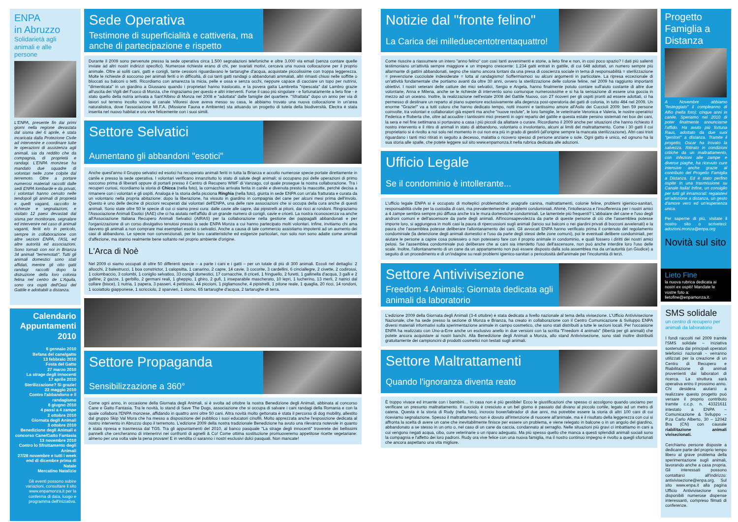ENPA
in Abruzzo
Solidarietà agli animali e alle persone
L'ENPA, presente fin dai primi giorni nella regione devastata dal sisma del 6 aprile, è stata incaricata dalla Protezione Civile ad intervenire e coordinare tutte le operazioni di assistenza agli animali, sia da reddito che da compagnia, di proprietà e randagi. L'ENPA monzese ha mandato due squadre di volontari nelle zone colpite dal terremoto. Oltre a portare numerosi materiali raccolti dalle sedi ENPA lombarde e da privati, i volontari hanno censito nelle tendopoli gli animali di proprietà e quelli vaganti, raccolto le richieste e segnalazioni, e visitato 12 paesi devastati dal sisma per monitorare, segnalare ed intervenire nel caso di animali vaganti, feriti e/o in pericolo, sempre in collaborazione con altre sezioni ENPA, l'ASL ed altre autorità ed associazioni. Sono tornati con noi in Brianza 34 animali "terremotati". Tutti gli animali domestici sono stati affidati, mentre gli otto gatti randagi raccolti dopo la distruzione della loro colonia felina nel centro de L'Aquila, sono ora ospiti dell'Oasi del Gattile e adottabili a distanza.
Calendario Appuntamenti 2010
6 gennaio 2010
Befana del cane/gatto
13 febbraio 2010
Festa del Gatto
27 marzo 2010
La strage degli innocenti
17 aprile 2010
Sterilizzazione? Sì grazie!
22 maggio 2010
Contro l'abbandono e il randagismo
6 giugno 2010
4 passi a 4 zampe
2 ottobre 2010
Giornata degli Animali
3 ottobre 2010
Benedizione degli Animali e concorso Cane/Gatto Fantasia
13 novembre 2010
Contro lo Sfruttamento degli Animali
27/28 novembre e tutti i week end di dicembre prima di Natale
Mercatino Natalizio
Gli eventi possono subire variazioni, consultare il sito www.enpamonza.it per la conferma di data, luogo e programma dell'iniziativa.
Sede Operativa
Testimone di superficialità e cattiveria, ma anche di partecipazione e rispetto
Durante il 2009 sono pervenute presso la sede operativa circa 1.500 segnalazioni telefoniche e oltre 3.000 via email (senza contare quelle inviate ad altri nostri indirizzi specifici). Numerose richieste erano di chi, per svariati motivi, cercava una nuova collocazione per il proprio animale. Oltre ai soliti cani, gatti e conigli, tante cessioni riguardavano le tartarughe d'acqua, acquistate piccolissime con troppa leggerezza. Molte le richieste di soccorso per animali feriti o in difficoltà, di cui tanti gatti randagi o abbandonati ammalati, altri rimasti chiusi nelle soffitte o bloccati su balconi o tetti. Ricordiamo con amarezza la micia, pelle e ossa e senza occhi, neppure capace di cacciare un topo per nutrirsi, "dimenticata" in un giardino a Giussano quando i proprietari hanno traslocato, e la povera gatta Lambretta "ripescata" dal Lambro grazie all'uscita dei Vigili del Fuoco di Monza, che ringraziamo per questo e altri interventi. Forse il caso più singolare - e fortunatamente a lieto fine - è stato quello della nutria arrivata a Sant'Albino di Monza nel 2008 e "adottata" dalle famiglie del quartiere. "Sfrattata" dopo un anno per via di lavori sul terreno incolto vicino al canale Villoresi dove aveva messo su casa, le abbiamo trovato una nuova collocazione in un'area naturalistica, dove l'associazione MI.F.A. (Missione Fauna e Ambiente) sta attuando un progetto di tutela della biodiversità. Electra è stata inserita nel nuovo habitat e ora vive felicemente con i suoi simili.
Settore Selvatici
Aumentano gli abbandoni "esotici"
Anche quest'anno il Gruppo selvatici ed esotici ha recuperato animali feriti in tutta la Brianza e accolto numerose specie portate direttamente in canile e presso la sede operativa. I volontari verificano innanzitutto lo stato di salute degli animali; si occupano poi delle operazioni di primo soccorso prima di liberarli oppure di portarli presso il Centro di Recupero WWF di Vanzago, col quale prosegue la nostra collaborazione. Tra i recuperi curiosi, ricordiamo la storia di Chicca (nella foto), la cornacchia arrivata ferita in canile e divenuta presto la mascotte, perché decisa a rimanere con i volontari e gli ospiti. Analoga è la storia della picciona Ringhia (nella foto), giunta in sede ENPA con un'ala fratturata e curata da un volontario nella propria abitazione: dopo la liberazione, ha vissuto in giardino in compagnia del cane per alcuni mesi prima dell'involo. Questo è uno delle decine di piccioni recuperati dai volontari dell'ENPA, una delle rare associazioni che si occupa della cura anche di questi animali. Sono state oltre 50 le specie di cui ci siamo presi cura: dalle cavie alle capre, dai pipistrelli ai pitoni, dai ricci ai rondoni. Ringraziamo l'Associazione Animali Esotici (AAE) che ci ha aiutato nell'affido di un grande numero di conigli, cavie e criceti. La nostra riconoscenza va anche all'Associazione Italiana Recupero Animali Selvatici (AIRAS) per la collaborazione nella gestione dei pappagalli abbandonati e per l'organizzazione di un corso divulgativo tenutosi presso la sede ENPA Monza a cui hanno partecipato molti volontari. Infine, invitiamo chi ama davvero gli animali a non comprare mai esemplari esotici o selvatici. Anche a causa di tale commercio assistiamo impotenti ad un aumento dei casi di abbandono. Le specie non convenzionali, per le loro caratteristiche ed esigenze particolari, non solo non sono adatte come animali d'affezione, ma stanno realmente bene soltanto nel proprio ambiente d'origine.
L'Arca di Noè
Nel 2009 ci siamo occupati di oltre 50 differenti specie – a parte i cani e i gatti – per un totale di più di 300 animali. Eccoli nel dettaglio: 2 allocchi, 2 balestrucci, 1 boa constrictor, 1 calopsitta, 1 canarino, 2 capre, 14 cavie, 3 cocorite, 3 cardellini, 6 cinciallegre, 2 civette, 2 codirossi, 1 colombaccio, 3 colombi, 1 coniglio selvatico, 33 conigli domestici, 17 cornacchie, 8 criceti, 1 fringuello, 2 furetti, 1 gallinella d'acqua, 3 galli e 2 galline, 2 gazze, 1 gerbillo, 2 germani reali, 1 gheppio, 1 ghiro, 2 gufi, 1 inseparabile mascherato, 10 lepri, 1 lucherino, 13 merli, 2 natrici dal collare (bisce), 1 nutria, 1 papera, 3 passeri, 4 pettirossi, 44 piccioni, 1 pigliamosche, 4 pipistrelli, 1 pitone reale, 1 quaglia, 20 ricci, 14 rondoni, 1 scoiattolo giapponese, 1 scricciolo, 2 sparvieri, 1 storno, 65 tartarughe d'acqua, 2 tartarughe di terra.
Settore Propaganda
Sensibilizzazione a 360°
Come ogni anno, in occasione della Giornata degli Animali, si è svolta ad ottobre la nostra Benedizione degli Animali, abbinata al concorso Cane e Gatto Fantasia. Tra le novità, lo stand di Save The Dogs, associazione che si occupa di salvare i cani randagi della Romania e con la quale collabora l'ENPA monzese, affidando in quattro anni oltre 50 cani. Altra novità molto gettonata è stata il percorso di dog mobility, allestito dal gruppo Skip Val Mora che ha messo a disposizione del pubblico i suoi educatori cinofili. Molto apprezzata anche l'esposizione dedicata al nostro intervento in Abruzzo dopo il terremoto. L'edizione 2009 della nostra tradizionale Benedizione ha avuto una rilevanza notevole in quanto è stata ripresa e trasmessa dal TG5. Tra gli appuntamenti del 2010, al banco pasquale "La strage degli innocenti" troverete dei bellissimi pannelli che cercheranno di intenerirvi nei confronti di agnelli & Co! Come ottima sostituzione promuoveremo appetitose ricette vegetariane: almeno per una volta vale la pena provare! E in vendita ci saranno i nostri esclusivi dolci pasquali. Non mancate!
Notizie dal "fronte felino"
La Carica dei milleduecentotrentaquattro!
Come riuscire a riassumere un intero "anno felino" con così tanti avvenimenti e storie, a lieto fine e non, in così poco spazio? I dati più salienti testimoniano un'attività sempre maggiore e un impegno crescente: 1.234 gatti entrati in gattile, di cui 648 adottati, un numero sempre più allarmante di gattini abbandonati, segno che siamo ancora lontani da una presa di coscienza sociale in tema di responsabilità = sterilizzazione = prevenzione cucciolate indesiderate = lotta al randagismo! Soffermiamoci su alcuni argomenti in particolare. La ripresa eccezionale di un'attività fondamentale che portiamo avanti da oltre 30 anni, ovvero la sterilizzazione delle colonie feline, nel 2009 ha raggiunto importanti obiettivi. I nostri veterani delle catture dei mici selvatici, Sergio e Angela, hanno finalmente potuto contare sull'aiuto costante di altre due volontarie, Anna e Milena, anche se le richieste di intervento sono comunque numerosissime e si ha la sensazione di essere una goccia in mezzo ad un oceano. Inoltre, la realizzazione nell'estate 2008 del Gattile Nuovo, con 27 ricoveri per gli ospiti pronti ad essere adottati, ci ha permesso di destinare un reparto al piano superiore esclusivamente alla degenza post-operatoria dei gatti di colonia, in tutto 484 nel 2009. Un enorme "Grazie!" va a tutti coloro che hanno dedicato tempo, notti insonni e tantissimo amore all'Asilo dei Cuccioli 2009: ben 59 persone coinvolte, tra volontari e collaboratori già esperti ma anche "nuove reclute", le loro famiglie, le veterinarie Veronica e Valeria, le nostre operatrici Federica e Roberta che, oltre ad accudire i tantissimi mici presenti in ogni reparto del gattile e questa estate persino sistemati nei box dei cani, la sera e nel fine settimana si portavano a casa i più piccoli da allattare o curare. Ricordiamo il 2009 anche per situazioni che hanno richiesto il nostro intervento e il ritiro di animali in stato di abbandono, volontario o involontario, alcuni ai limiti del maltrattamento. Come i 30 gatti il cui proprietario si è rivolto a noi solo nel momento in cui non era più in grado di gestirli (all'origine sempre la mancata sterilizzazione). Altri casi tristi riguardano i tanti mici ritirati in seguito a decesso, malattia o ricovero spesso di persone anziane o sole. Ogni gatto è unico, ed ognuno ha la sua storia alle spalle, che potete leggere sul sito www.enpamonza.it nella rubrica dedicata alle adozioni.
Ufficio Legale
Se il condominio è intollerante...
L'ufficio legale ENPA si è occupato di molteplici problematiche: anagrafe canina, maltrattamenti, colonie feline, problemi igienico-sanitari, responsabilità civile per la custodia di cani, ma prevalentemente di problemi condominiali. Ahimè, l'intolleranza e l'insofferenza per i nostri amici a 4 zampe sembra sempre più diffusa anche tra le mura domestiche condominiali. Le lamentele più frequenti? L'abbaiare del cane e l'uso degli androni comuni e dell'ascensore da parte degli animali. All'inconsapevolezza da parte di queste persone di ciò che l'assemblea potesse imporre loro, si aggiungeva in molti casi la paura di ripercussioni sugli animali (lancio sui balconi o nei giardini privati di bocconi avvelenati) e la paura che l'assemblea potesse deliberare l'allontanamento dei cani. Gli avvocati ENPA hanno verificato prima il contenuto del regolamento condominiale (la detenzione degli animali domestici e l'uso da parte degli stessi delle zone comuni), poi le eventuali delibere condominiali, per aiutare le persone a capire cosa potessero o non potessero fare con il proprio animale in condominio, e quali fossero i diritti dei nostri amici pelosi. Se l'assemblea condominiale può deliberare che ai cani sia interdetto l'uso dell'ascensore, non può anche interdire loro l'uso delle scale. Inoltre, l'allontanamento di un cane da un appartamento non può essere disposto dalla sola assemblea ma da un'autorità (un Giudice) a seguito di un procedimento e di un'indagine su reali problemi igienico-sanitari o pericolosità dell'animale per l'incolumità di terzi.
Settore Antivivisezione
Freedom 4 Animals: Giornata dedicata agli animali da laboratorio
L'edizione 2009 della Giornata degli Animali (3-4 ottobre) è stata dedicata a livello nazionale al tema della vivisezione. L'Ufficio Antivivisezione Nazionale, che ha sede presso la sezione di Monza e Brianza, ha creato in collaborazione con il Centro Comunicazione & Sviluppo ENPA diversi materiali informativi sulla sperimentazione animale in campo cosmetico, che sono stati distribuiti a tutte le sezioni locali. Per l'occasione ENPA ha realizzato con Uno-a-Erre anche un esclusivo anello in due versioni con la scritta "Freedom 4 animals" (libertà per gli animali) che potete ancora acquistare ai nostri banchi. Alla Benedizione degli Animali a Monza, allo stand Antivivisezione, sono stati inoltre distribuiti gratuitamente dei campioncini di prodotti cosmetici non testati sugli animali.
Settore Maltrattamenti
Quando l'ignoranza diventa reato
È troppo vivace ed irruente con i bambini… In casa non è più gestibile! Ecco le giustificazioni che spesso ci accolgono quando usciamo per verificare un presunto maltrattamento. Il cucciolo è cresciuto e un bel giorno è passato dal divano al piccolo cortile, legato ad un metro di catena. Questa è la storia di Rudy (nella foto), incrocio boxer/labrador di due anni, ma potrebbe essere la storia di altri 100 cani di cui riceviamo segnalazione. Spesso il maltrattamento non è dovuto all'intenzione di nuocere all'animale, ma è il risultato della leggerezza con cui si affronta la scelta di avere un cane che inevitabilmente finisce per essere un problema, e viene relegato in balcone o in un angolo del giardino, abbandonato a se stesso in un orto o, nel caso di un cane da caccia, condannato al serraglio. Nelle situazioni più gravi ci imbattiamo in cani a cui vengono negati acqua, cibo, cure veterinarie o un riparo adeguato. Ma più spesso quello che manca a questi splendidi animali sociali sono la compagnia e l'affetto dei loro padroni. Rudy ora vive felice con una nuova famiglia, ma il nostro continuo impegno è rivolto a quegli sfortunati che ancora aspettano una vita migliore.
Progetto Famiglia a Distanza
A Novembre abbiamo "festeggiato" il compleanno di Alfio (nella foto): cinque anni in canile. Speriamo nel 2010 di poter finalmente annunciarne l'affido. Ha avuto più fortuna Raus, adottato da due suoi "genitori" a distanza. Tramite il progetto, Oscar ha trovato la salvezza. Ritirato in condizioni critiche da un maltrattamento, con infezioni alle zampe e diverse piaghe, ha ricevuto cure intensive anche grazie al contributo del Progetto Famiglia a Distanza. Ed è stato perfino ospite in una trasmissione su Canale Italia! Infine, un consiglio per tutti gli innamorati: regalatevi un'adozione a distanza, un gesto d'amore vero ed un'esperienza unica.
Per saperne di più, visitate il nostro sito o scriveteci: adozioni.monza@enpa.org
Novità sul sito
Lieto Fine
la nuova rubrica dedicata ai nostri ex ospiti! Mandate le vostre foto a: lietofine@enpamonza.it.
SMS solidale
un centro di recupero per animali da laboratorio
I fondi raccolti nel 2009 tramite l'SMS solidale – iniziativa sostenuta dai principali operatori telefonici nazionali - verranno utilizzati per la creazione di un Centro di Recupero e Riabilitazione di animali provenienti dai laboratori di ricerca. La struttura sarà operativa entro il prossimo anno. Chi desidera aiutarci a realizzare questo progetto può versare il proprio contributo tramite c.c.p. n. 43321611 intestato a ENPA – Comunicazione & Sviluppo – P.za Carlo Alberto, 30 – 12042 Bra (CN) con causale riabilitazione animali vivisezionati.
Cerchiamo persone disposte a dedicare parte del proprio tempo libero al grave problema della sperimentazione sugli animali, lavorando anche a casa propria. Gli interessati possono contattarci all'indirizzo: antivivisezione@enpa.org. Sul sito www.enpa.it alla pagina Ufficio Antivivisezione sono disponibili numerose dispense interessanti, compreso filmati di conferenze.